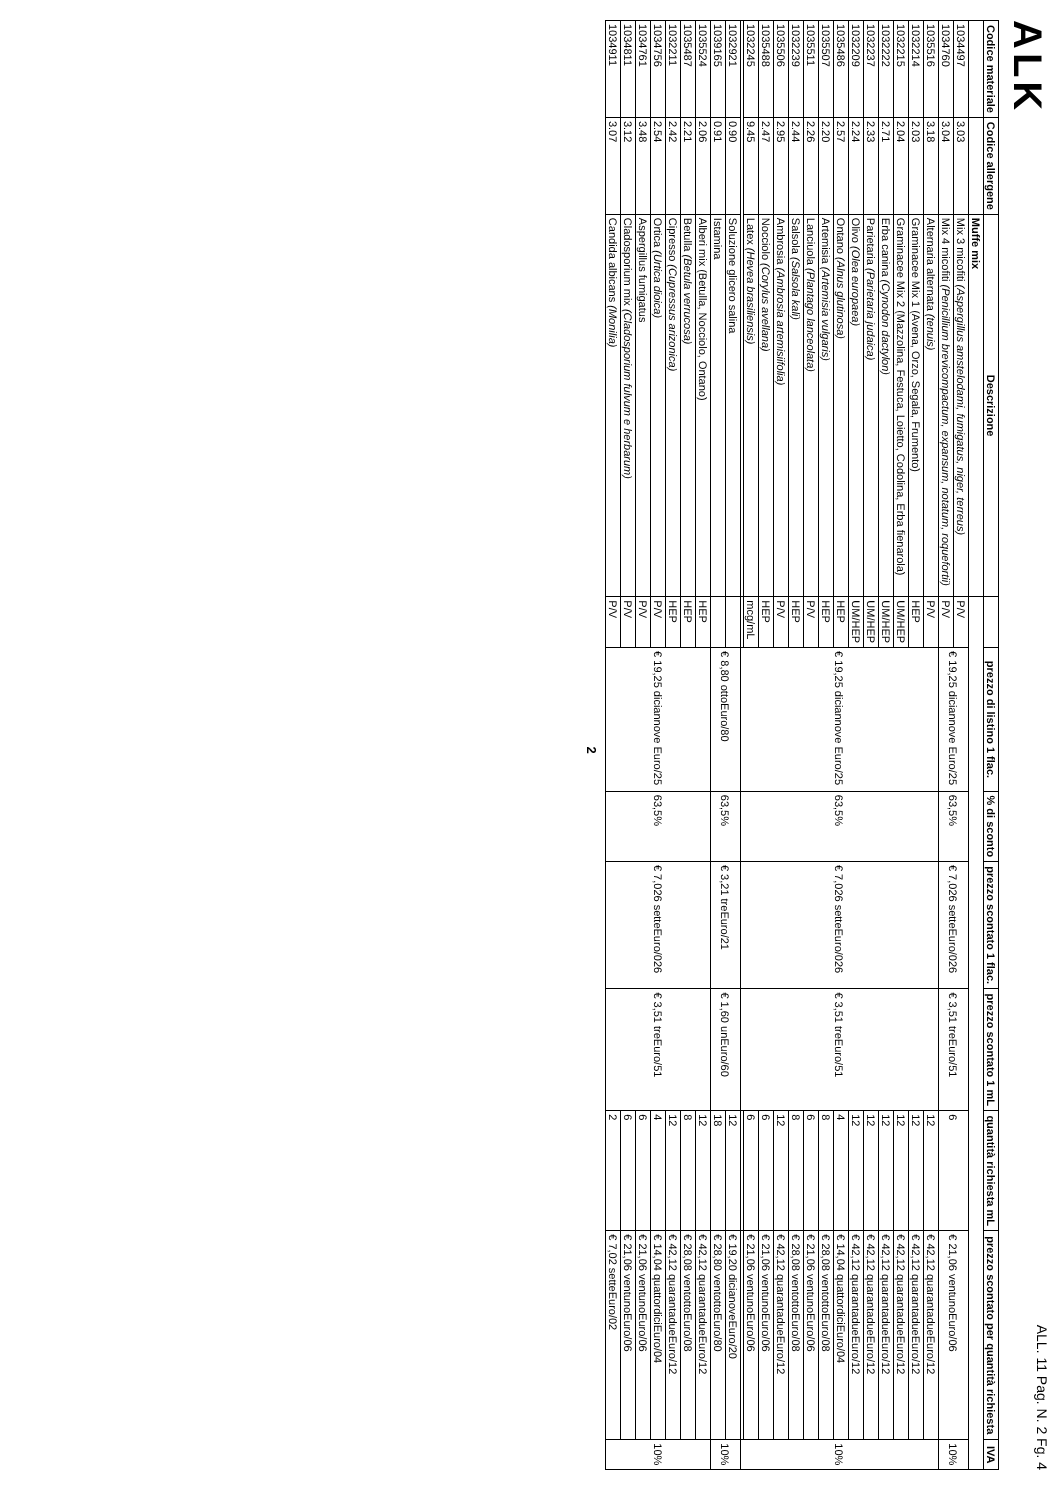ALK ALL. 11 Pag. N. 2 Fg. 4
| Codice materiale | Codice allergene | Descrizione | | prezzo di listino 1 flac. | % di sconto | prezzo scontato 1 flac. | prezzo scontato 1 mL | quantità richiesta mL | prezzo scontato per quantità richiesta | IVA |
| --- | --- | --- | --- | --- | --- | --- | --- | --- | --- | --- |
| | | Muffe mix | | | | | | | | |
| 1034497 | 3.03 | Mix 3 micofiti (Aspergillus amstelodami, fumigatus, niger, terreus) | P/V | € 19,25 diciannove Euro/25 | 63,5% | € 7,026 setteEuro/026 | € 3,51 treEuro/51 | 6 | € 21,06 ventunoEuro/06 | 10% |
| 1034760 | 3.04 | Mix 4 micofiti (Penicillium brevicompactum, expansum, notatum, roquefortii) | P/V | | | | | | | |
| 1035516 | 3.18 | Alternaria alternata (tenuis) | P/V | € 19,25 diciannove Euro/25 | 63,5% | € 7,026 setteEuro/026 | € 3,51 treEuro/51 | 12 | € 42,12 quarantadueEuro/12 | 10% |
| 1032214 | 2.03 | Graminacee Mix 1 (Avena, Orzo, Segala, Frumento) | HEP | | | | | 12 | € 42,12 quarantadueEuro/12 | |
| 1032215 | 2.04 | Graminacee Mix 2 (Mazzolina, Festuca, Loietto, Codolina, Erba fienarola) | UM/HEP | | | | | 12 | € 42,12 quarantadueEuro/12 | |
| 1032222 | 2.71 | Erba canina (Cynodon dactylon) | UM/HEP | | | | | 12 | € 42,12 quarantadueEuro/12 | |
| 1032237 | 2.33 | Parietaria (Parietaria judaica) | UM/HEP | | | | | 12 | € 42,12 quarantadueEuro/12 | |
| 1032209 | 2.24 | Olivo (Olea europaea) | UM/HEP | | | | | 12 | € 42,12 quarantadueEuro/12 | |
| 1035486 | 2.57 | Ontano (Alnus glutinosa) | HEP | | | | | 4 | € 14,04 quattordiciEuro/04 | |
| 1035507 | 2.20 | Artemisia (Artemisia vulgaris) | HEP | | | | | 8 | € 28,08 ventottoEuro/08 | |
| 1035511 | 2.26 | Lanciuola (Plantago lanceolata) | P/V | | | | | 6 | € 21,06 ventunoEuro/06 | |
| 1032239 | 2.44 | Salsola (Salsola kali) | HEP | | | | | 8 | € 28,08 ventottoEuro/08 | |
| 1035506 | 2.95 | Ambrosia (Ambrosia artemisiifolia) | P/V | | | | | 12 | € 42,12 quarantadueEuro/12 | |
| 1035488 | 2.47 | Nocciolo (Corylus avellana) | HEP | | | | | 6 | € 21,06 ventunoEuro/06 | |
| 1032245 | 9.45 | Latex (Hevea brasiliensis) | mcg/mL | | | | | 6 | € 21,06 ventunoEuro/06 | |
| 1032921 | 0.90 | Soluzione glicero salina | | € 8,80 ottoEuro/80 | 63,5% | € 3,21 treEuro/21 | € 1,60 unEuro/60 | 12 | € 19,20 dicianoveEuro/20 | 10% |
| 1039165 | 0.91 | Istamina | | | | | | 18 | € 28,80 ventottoEuro/80 | |
| 1035524 | 2.06 | Alberi mix (Betulla, Nocciolo, Ontano) | HEP | € 19,25 diciannove Euro/25 | 63,5% | € 7,026 setteEuro/026 | € 3,51 treEuro/51 | 12 | € 42,12 quarantadueEuro/12 | 10% |
| 1035487 | 2.21 | Betulla (Betula verrucosa) | HEP | | | | | 8 | € 28,08 ventottoEuro/08 | |
| 1032211 | 2.42 | Cipresso (Cupressus arizonica) | HEP | | | | | 12 | € 42,12 quarantadueEuro/12 | |
| 1034756 | 2.54 | Ortica (Urtica dioica) | P/V | | | | | 4 | € 14,04 quattordiciEuro/04 | |
| 1034761 | 3.48 | Aspergillus fumigatus | P/V | | | | | 6 | € 21,06 ventunoEuro/06 | |
| 1034811 | 3.12 | Cladosporium mix (Cladosporium fulvum e herbarum) | P/V | | | | | 6 | € 21,06 ventunoEuro/06 | |
| 1034911 | 3.07 | Candida albicans (Monilia) | P/V | | | | | 2 | € 7,02 setteEuro/02 | |
2